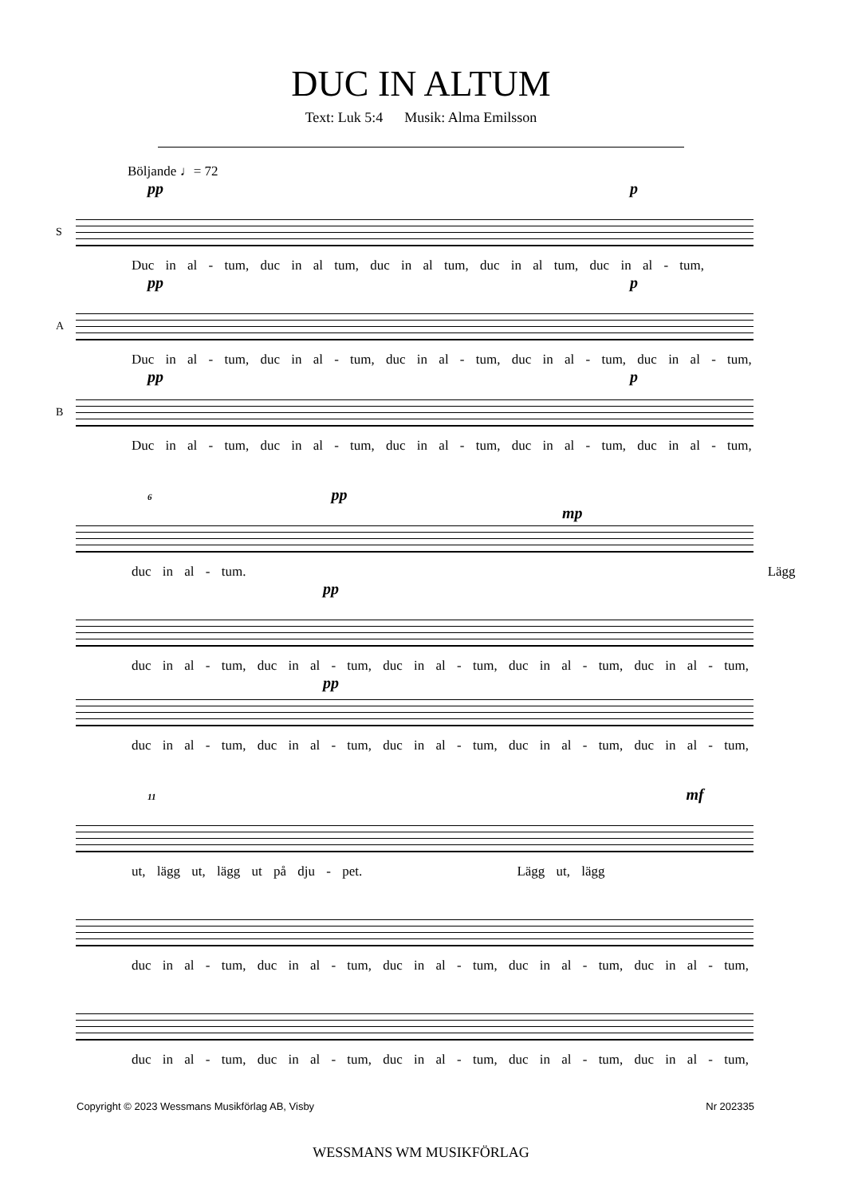DUC IN ALTUM
Text: Luk 5:4 Musik: Alma Emilsson
Böljande ♩= 72
pp p
S
Duc in al - tum, duc in al tum, duc in al tum, duc in al tum, duc in al - tum,
pp p
A
Duc in al - tum, duc in al - tum, duc in al - tum, duc in al - tum, duc in al - tum,
pp p
B
Duc in al - tum, duc in al - tum, duc in al - tum, duc in al - tum, duc in al - tum,
6 pp mp
duc in al - tum. Lägg
pp
duc in al - tum, duc in al - tum, duc in al - tum, duc in al - tum, duc in al - tum,
pp
duc in al - tum, duc in al - tum, duc in al - tum, duc in al - tum, duc in al - tum,
11 mf
ut, lägg ut, lägg ut på dju - pet. Lägg ut, lägg
duc in al - tum, duc in al - tum, duc in al - tum, duc in al - tum, duc in al - tum,
duc in al - tum, duc in al - tum, duc in al - tum, duc in al - tum, duc in al - tum,
Copyright © 2023 Wessmans Musikförlag AB, Visby Nr 202335
WESSMANS WM MUSIKFÖRLAG